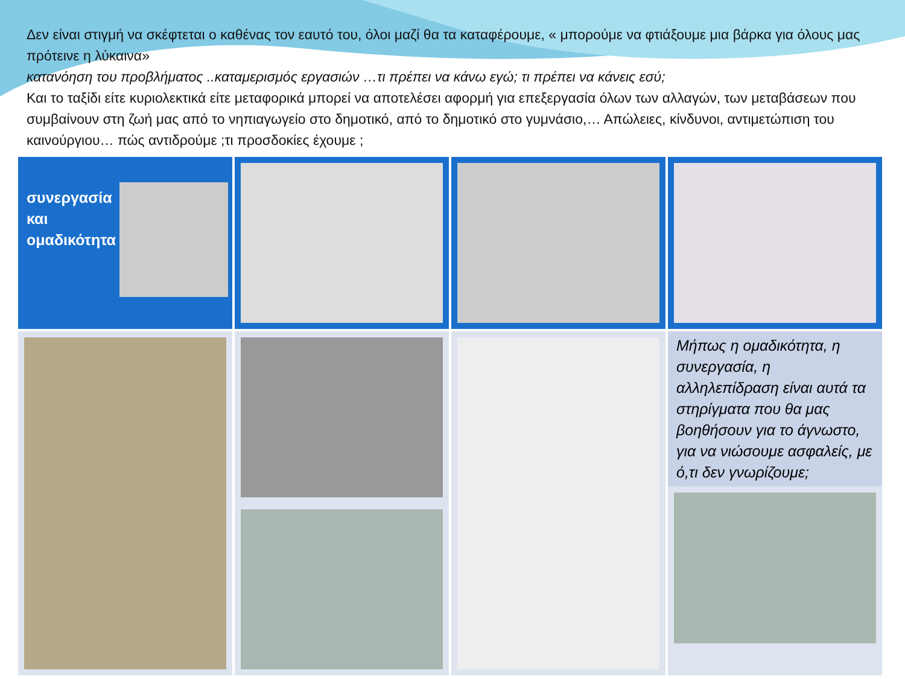Δεν είναι στιγμή να σκέφτεται ο καθένας τον εαυτό του, όλοι μαζί θα τα καταφέρουμε, « μπορούμε να φτιάξουμε μια βάρκα για όλους μας πρότεινε η λύκαινα»
κατανόηση του προβλήματος ..καταμερισμός εργασιών …τι πρέπει να κάνω εγώ; τι πρέπει να κάνεις εσύ;
Και το ταξίδι είτε κυριολεκτικά είτε μεταφορικά μπορεί να αποτελέσει αφορμή για επεξεργασία όλων των αλλαγών, των μεταβάσεων που συμβαίνουν στη ζωή μας από το νηπιαγωγείο στο δημοτικό, από το δημοτικό στο γυμνάσιο,… Απώλειες, κίνδυνοι, αντιμετώπιση του καινούργιου… πώς αντιδρούμε ;τι προσδοκίες έχουμε ;
συνεργασία
και
ομαδικότητα
Μήπως η ομαδικότητα, η συνεργασία, η αλληλεπίδραση είναι αυτά τα στηρίγματα που θα μας βοηθήσουν για το άγνωστο, για να νιώσουμε ασφαλείς, με ό,τι δεν γνωρίζουμε;